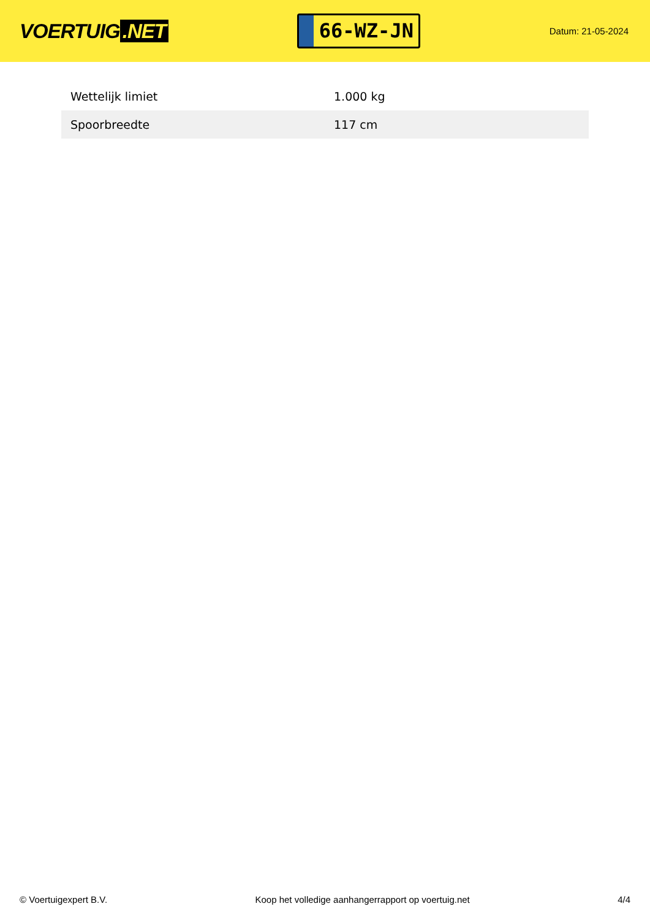VOERTUIG.NET
66-WZ-JN
Datum: 21-05-2024
| Wettelijk limiet | 1.000 kg |
| Spoorbreedte | 117 cm |
© Voertuigexpert B.V. Koop het volledige aanhangerrapport op voertuig.net 4/4